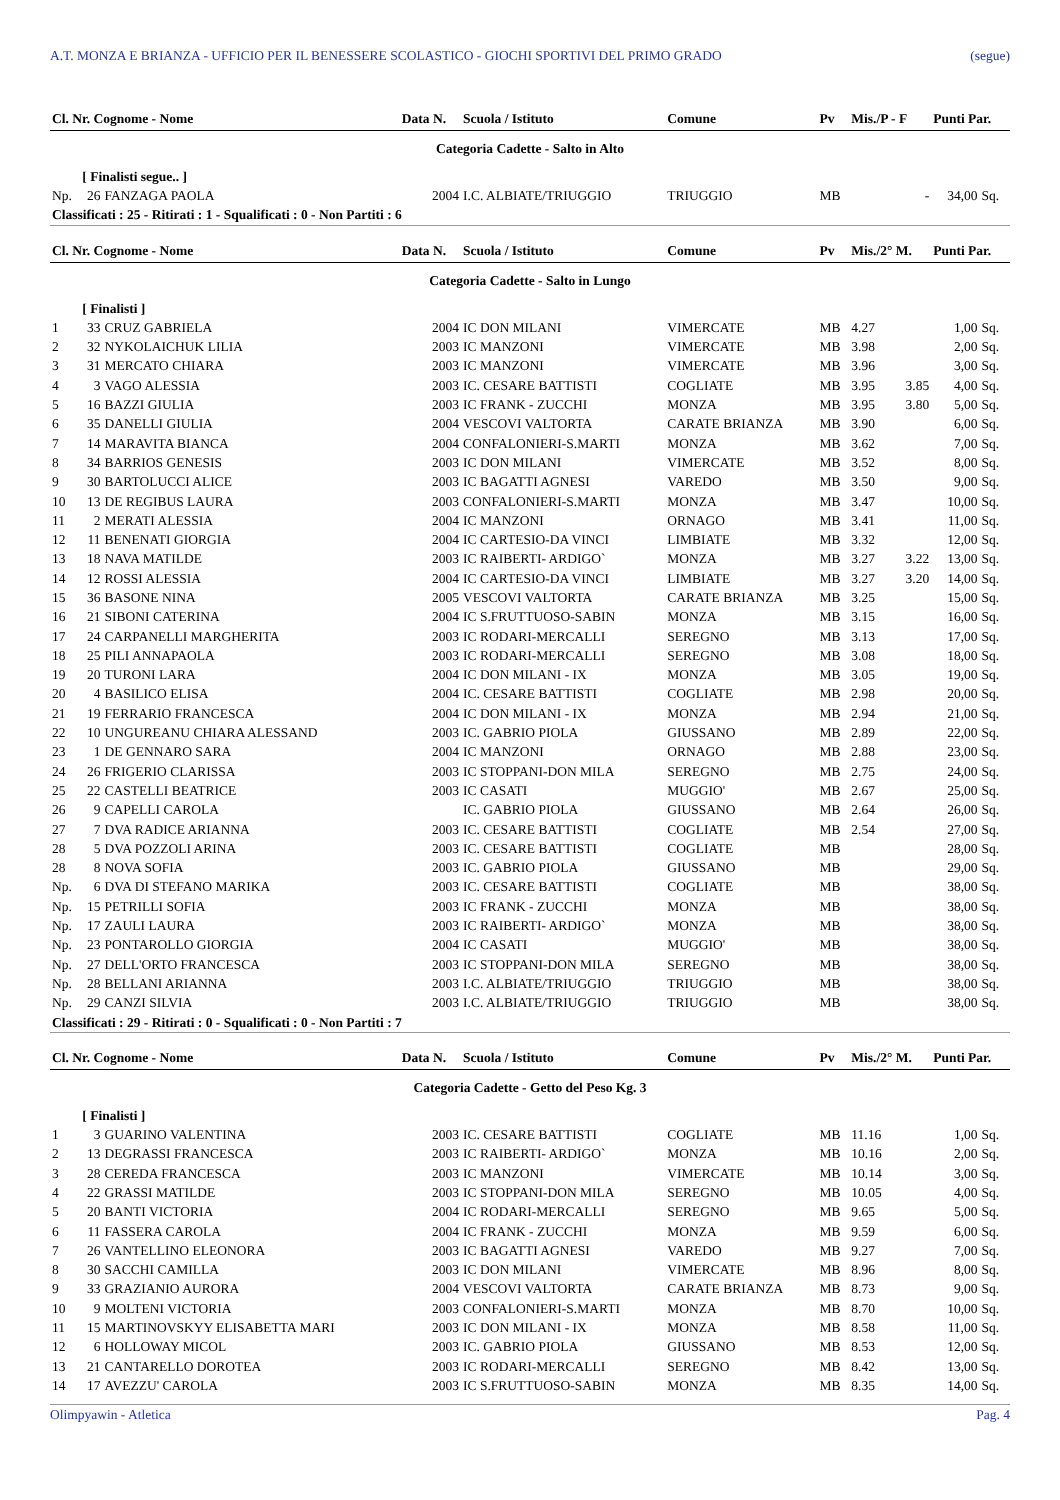A.T. MONZA E BRIANZA - UFFICIO PER IL BENESSERE SCOLASTICO - GIOCHI SPORTIVI DEL PRIMO GRADO (segue)
| Cl. Nr. Cognome - Nome | | | Data N. | Scuola / Istituto | Comune | Pv | Mis./P - F | | Punti Par. | |
| --- | --- | --- | --- | --- | --- | --- | --- | --- | --- | --- |
| Categoria Cadette - Salto in Alto | | | | | | | | | | |
| | [ Finalisti segue.. ] | | | | | | | | | |
| Np. | 26 | FANZAGA PAOLA | 2004 | I.C. ALBIATE/TRIUGGIO | TRIUGGIO | MB | | - | 34,00 | Sq. |
| Classificati : 25 - Ritirati : 1 - Squalificati : 0 - Non Partiti : 6 | | | | | | | | | | |
| Cl. Nr. Cognome - Nome | | | Data N. | Scuola / Istituto | Comune | Pv | Mis./2° M. | | Punti Par. | |
| Categoria Cadette - Salto in Lungo | | | | | | | | | | |
| | [ Finalisti ] | | | | | | | | | |
| 1 | 33 | CRUZ GABRIELA | 2004 | IC DON MILANI | VIMERCATE | MB | 4.27 | | 1,00 | Sq. |
| 2 | 32 | NYKOLAICHUK LILIA | 2003 | IC MANZONI | VIMERCATE | MB | 3.98 | | 2,00 | Sq. |
| 3 | 31 | MERCATO CHIARA | 2003 | IC MANZONI | VIMERCATE | MB | 3.96 | | 3,00 | Sq. |
| 4 | 3 | VAGO ALESSIA | 2003 | IC. CESARE BATTISTI | COGLIATE | MB | 3.95 | 3.85 | 4,00 | Sq. |
| 5 | 16 | BAZZI GIULIA | 2003 | IC FRANK - ZUCCHI | MONZA | MB | 3.95 | 3.80 | 5,00 | Sq. |
| 6 | 35 | DANELLI GIULIA | 2004 | VESCOVI VALTORTA | CARATE BRIANZA | MB | 3.90 | | 6,00 | Sq. |
| 7 | 14 | MARAVITA BIANCA | 2004 | CONFALONIERI-S.MARTI | MONZA | MB | 3.62 | | 7,00 | Sq. |
| 8 | 34 | BARRIOS GENESIS | 2003 | IC DON MILANI | VIMERCATE | MB | 3.52 | | 8,00 | Sq. |
| 9 | 30 | BARTOLUCCI ALICE | 2003 | IC BAGATTI AGNESI | VAREDO | MB | 3.50 | | 9,00 | Sq. |
| 10 | 13 | DE REGIBUS LAURA | 2003 | CONFALONIERI-S.MARTI | MONZA | MB | 3.47 | | 10,00 | Sq. |
| 11 | 2 | MERATI ALESSIA | 2004 | IC MANZONI | ORNAGO | MB | 3.41 | | 11,00 | Sq. |
| 12 | 11 | BENENATI GIORGIA | 2004 | IC CARTESIO-DA VINCI | LIMBIATE | MB | 3.32 | | 12,00 | Sq. |
| 13 | 18 | NAVA MATILDE | 2003 | IC RAIBERTI- ARDIGO` | MONZA | MB | 3.27 | 3.22 | 13,00 | Sq. |
| 14 | 12 | ROSSI ALESSIA | 2004 | IC CARTESIO-DA VINCI | LIMBIATE | MB | 3.27 | 3.20 | 14,00 | Sq. |
| 15 | 36 | BASONE NINA | 2005 | VESCOVI VALTORTA | CARATE BRIANZA | MB | 3.25 | | 15,00 | Sq. |
| 16 | 21 | SIBONI CATERINA | 2004 | IC S.FRUTTUOSO-SABIN | MONZA | MB | 3.15 | | 16,00 | Sq. |
| 17 | 24 | CARPANELLI MARGHERITA | 2003 | IC RODARI-MERCALLI | SEREGNO | MB | 3.13 | | 17,00 | Sq. |
| 18 | 25 | PILI ANNAPAOLA | 2003 | IC RODARI-MERCALLI | SEREGNO | MB | 3.08 | | 18,00 | Sq. |
| 19 | 20 | TURONI LARA | 2004 | IC DON MILANI - IX | MONZA | MB | 3.05 | | 19,00 | Sq. |
| 20 | 4 | BASILICO ELISA | 2004 | IC. CESARE BATTISTI | COGLIATE | MB | 2.98 | | 20,00 | Sq. |
| 21 | 19 | FERRARIO FRANCESCA | 2004 | IC DON MILANI - IX | MONZA | MB | 2.94 | | 21,00 | Sq. |
| 22 | 10 | UNGUREANU CHIARA ALESSAND | 2003 | IC. GABRIO PIOLA | GIUSSANO | MB | 2.89 | | 22,00 | Sq. |
| 23 | 1 | DE GENNARO SARA | 2004 | IC MANZONI | ORNAGO | MB | 2.88 | | 23,00 | Sq. |
| 24 | 26 | FRIGERIO CLARISSA | 2003 | IC STOPPANI-DON MILA | SEREGNO | MB | 2.75 | | 24,00 | Sq. |
| 25 | 22 | CASTELLI BEATRICE | 2003 | IC CASATI | MUGGIO' | MB | 2.67 | | 25,00 | Sq. |
| 26 | 9 | CAPELLI CAROLA | | IC. GABRIO PIOLA | GIUSSANO | MB | 2.64 | | 26,00 | Sq. |
| 27 | 7 | DVA RADICE ARIANNA | 2003 | IC. CESARE BATTISTI | COGLIATE | MB | 2.54 | | 27,00 | Sq. |
| 28 | 5 | DVA POZZOLI ARINA | 2003 | IC. CESARE BATTISTI | COGLIATE | MB | | | 28,00 | Sq. |
| 28 | 8 | NOVA SOFIA | 2003 | IC. GABRIO PIOLA | GIUSSANO | MB | | | 29,00 | Sq. |
| Np. | 6 | DVA DI STEFANO MARIKA | 2003 | IC. CESARE BATTISTI | COGLIATE | MB | | | 38,00 | Sq. |
| Np. | 15 | PETRILLI SOFIA | 2003 | IC FRANK - ZUCCHI | MONZA | MB | | | 38,00 | Sq. |
| Np. | 17 | ZAULI LAURA | 2003 | IC RAIBERTI- ARDIGO` | MONZA | MB | | | 38,00 | Sq. |
| Np. | 23 | PONTAROLLO GIORGIA | 2004 | IC CASATI | MUGGIO' | MB | | | 38,00 | Sq. |
| Np. | 27 | DELL'ORTO FRANCESCA | 2003 | IC STOPPANI-DON MILA | SEREGNO | MB | | | 38,00 | Sq. |
| Np. | 28 | BELLANI ARIANNA | 2003 | I.C. ALBIATE/TRIUGGIO | TRIUGGIO | MB | | | 38,00 | Sq. |
| Np. | 29 | CANZI SILVIA | 2003 | I.C. ALBIATE/TRIUGGIO | TRIUGGIO | MB | | | 38,00 | Sq. |
| Classificati : 29 - Ritirati : 0 - Squalificati : 0 - Non Partiti : 7 | | | | | | | | | | |
| Cl. Nr. Cognome - Nome | | | Data N. | Scuola / Istituto | Comune | Pv | Mis./2° M. | | Punti Par. | |
| Categoria Cadette - Getto del Peso Kg. 3 | | | | | | | | | | |
| | [ Finalisti ] | | | | | | | | | |
| 1 | 3 | GUARINO VALENTINA | 2003 | IC. CESARE BATTISTI | COGLIATE | MB | 11.16 | | 1,00 | Sq. |
| 2 | 13 | DEGRASSI FRANCESCA | 2003 | IC RAIBERTI- ARDIGO` | MONZA | MB | 10.16 | | 2,00 | Sq. |
| 3 | 28 | CEREDA FRANCESCA | 2003 | IC MANZONI | VIMERCATE | MB | 10.14 | | 3,00 | Sq. |
| 4 | 22 | GRASSI MATILDE | 2003 | IC STOPPANI-DON MILA | SEREGNO | MB | 10.05 | | 4,00 | Sq. |
| 5 | 20 | BANTI VICTORIA | 2004 | IC RODARI-MERCALLI | SEREGNO | MB | 9.65 | | 5,00 | Sq. |
| 6 | 11 | FASSERA CAROLA | 2004 | IC FRANK - ZUCCHI | MONZA | MB | 9.59 | | 6,00 | Sq. |
| 7 | 26 | VANTELLINO ELEONORA | 2003 | IC BAGATTI AGNESI | VAREDO | MB | 9.27 | | 7,00 | Sq. |
| 8 | 30 | SACCHI CAMILLA | 2003 | IC DON MILANI | VIMERCATE | MB | 8.96 | | 8,00 | Sq. |
| 9 | 33 | GRAZIANIO AURORA | 2004 | VESCOVI VALTORTA | CARATE BRIANZA | MB | 8.73 | | 9,00 | Sq. |
| 10 | 9 | MOLTENI VICTORIA | 2003 | CONFALONIERI-S.MARTI | MONZA | MB | 8.70 | | 10,00 | Sq. |
| 11 | 15 | MARTINOVSKYY ELISABETTA MARI | 2003 | IC DON MILANI - IX | MONZA | MB | 8.58 | | 11,00 | Sq. |
| 12 | 6 | HOLLOWAY MICOL | 2003 | IC. GABRIO PIOLA | GIUSSANO | MB | 8.53 | | 12,00 | Sq. |
| 13 | 21 | CANTARELLO DOROTEA | 2003 | IC RODARI-MERCALLI | SEREGNO | MB | 8.42 | | 13,00 | Sq. |
| 14 | 17 | AVEZZU' CAROLA | 2003 | IC S.FRUTTUOSO-SABIN | MONZA | MB | 8.35 | | 14,00 | Sq. |
Olimpyawin - Atletica Pag. 4